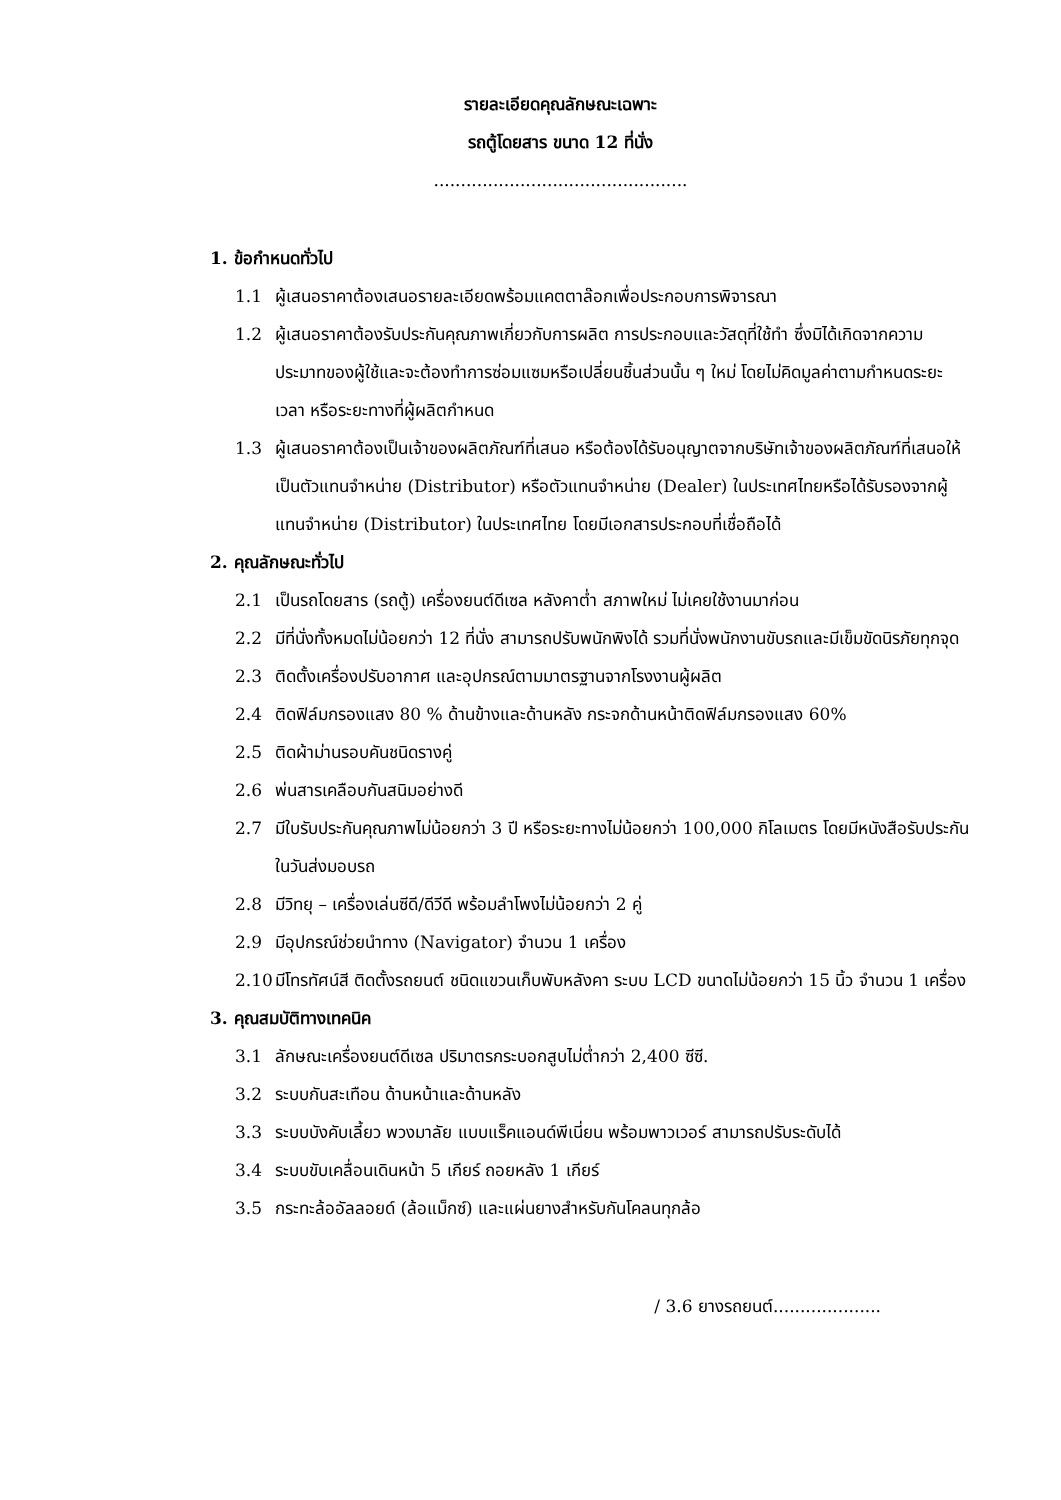รายละเอียดคุณลักษณะเฉพาะ
รถตู้โดยสาร ขนาด 12 ที่นั่ง
...............................................
1. ข้อกำหนดทั่วไป
1.1 ผู้เสนอราคาต้องเสนอรายละเอียดพร้อมแคตตาล๊อกเพื่อประกอบการพิจารณา
1.2 ผู้เสนอราคาต้องรับประกันคุณภาพเกี่ยวกับการผลิต การประกอบและวัสดุที่ใช้ทำ ซึ่งมิได้เกิดจากความประมาทของผู้ใช้และจะต้องทำการซ่อมแซมหรือเปลี่ยนชิ้นส่วนนั้น ๆ ใหม่ โดยไม่คิดมูลค่าตามกำหนดระยะเวลา หรือระยะทางที่ผู้ผลิตกำหนด
1.3 ผู้เสนอราคาต้องเป็นเจ้าของผลิตภัณฑ์ที่เสนอ หรือต้องได้รับอนุญาตจากบริษัทเจ้าของผลิตภัณฑ์ที่เสนอให้เป็นตัวแทนจำหน่าย (Distributor) หรือตัวแทนจำหน่าย (Dealer) ในประเทศไทยหรือได้รับรองจากผู้แทนจำหน่าย (Distributor) ในประเทศไทย โดยมีเอกสารประกอบที่เชื่อถือได้
2. คุณลักษณะทั่วไป
2.1 เป็นรถโดยสาร (รถตู้) เครื่องยนต์ดีเซล หลังคาต่ำ สภาพใหม่ ไม่เคยใช้งานมาก่อน
2.2 มีที่นั่งทั้งหมดไม่น้อยกว่า 12 ที่นั่ง สามารถปรับพนักพิงได้ รวมที่นั่งพนักงานขับรถและมีเข็มขัดนิรภัยทุกจุด
2.3 ติดตั้งเครื่องปรับอากาศ และอุปกรณ์ตามมาตรฐานจากโรงงานผู้ผลิต
2.4 ติดฟิล์มกรองแสง 80 % ด้านข้างและด้านหลัง กระจกด้านหน้าติดฟิล์มกรองแสง 60%
2.5 ติดผ้าม่านรอบคันชนิดรางคู่
2.6 พ่นสารเคลือบกันสนิมอย่างดี
2.7 มีใบรับประกันคุณภาพไม่น้อยกว่า 3 ปี หรือระยะทางไม่น้อยกว่า 100,000 กิโลเมตร โดยมีหนังสือรับประกันในวันส่งมอบรถ
2.8 มีวิทยุ – เครื่องเล่นซีดี/ดีวีดี พร้อมลำโพงไม่น้อยกว่า 2 คู่
2.9 มีอุปกรณ์ช่วยนำทาง (Navigator) จำนวน 1 เครื่อง
2.10 มีโทรทัศน์สี ติดตั้งรถยนต์ ชนิดแขวนเก็บพับหลังคา ระบบ LCD ขนาดไม่น้อยกว่า 15 นิ้ว จำนวน 1 เครื่อง
3. คุณสมบัติทางเทคนิค
3.1 ลักษณะเครื่องยนต์ดีเซล ปริมาตรกระบอกสูบไม่ต่ำกว่า 2,400 ซีซี.
3.2 ระบบกันสะเทือน ด้านหน้าและด้านหลัง
3.3 ระบบบังคับเลี้ยว พวงมาลัย แบบแร็คแอนด์พีเนี่ยน พร้อมพาวเวอร์ สามารถปรับระดับได้
3.4 ระบบขับเคลื่อนเดินหน้า 5 เกียร์ ถอยหลัง 1 เกียร์
3.5 กระทะล้ออัลลอยด์ (ล้อแม็กซ์) และแผ่นยางสำหรับกันโคลนทุกล้อ
/ 3.6 ยางรถยนต์....................